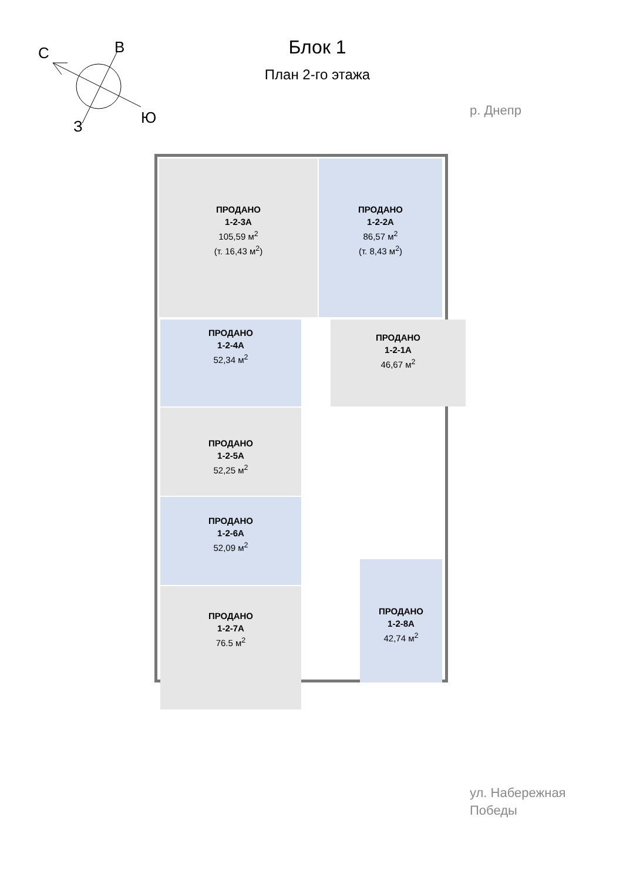С В
Ю З
Блок 1
План 2-го этажа
р. Днепр
ПРОДАНО
1-2-3А
105,59 м<sup>2</sup>
(т. 16,43 м<sup>2</sup>)
ПРОДАНО
1-2-2А
86,57 м<sup>2</sup>
(т. 8,43 м<sup>2</sup>)
ПРОДАНО
1-2-4А
52,34 м<sup>2</sup>
ПРОДАНО
1-2-1А
46,67 м<sup>2</sup>
ПРОДАНО
1-2-5А
52,25 м<sup>2</sup>
ПРОДАНО
1-2-6А
52,09 м<sup>2</sup>
ПРОДАНО
1-2-7А
76.5 м<sup>2</sup>
ПРОДАНО
1-2-8А
42,74 м<sup>2</sup>
ул. Набережная
Победы